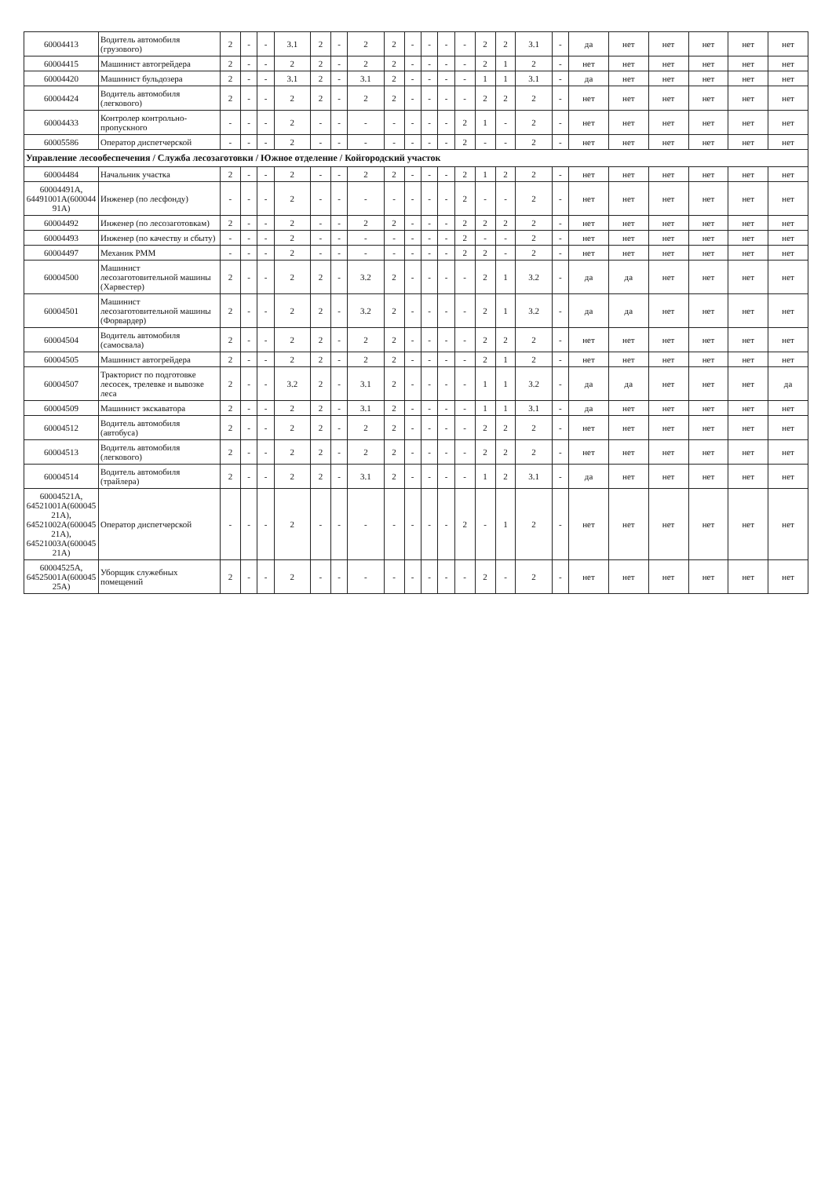| 60004413 | Водитель автомобиля (грузового) | 2 | - | - | 3.1 | 2 | - | 2 | 2 | - | - | - | - | 2 | 2 | 3.1 | - | да | нет | нет | нет | нет | нет |
| 60004415 | Машинист автогрейдера | 2 | - | - | 2 | 2 | - | 2 | 2 | - | - | - | - | 2 | 1 | 2 | - | нет | нет | нет | нет | нет | нет |
| 60004420 | Машинист бульдозера | 2 | - | - | 3.1 | 2 | - | 3.1 | 2 | - | - | - | - | 1 | 1 | 3.1 | - | да | нет | нет | нет | нет | нет |
| 60004424 | Водитель автомобиля (легкового) | 2 | - | - | 2 | 2 | - | 2 | 2 | - | - | - | - | 2 | 2 | 2 | - | нет | нет | нет | нет | нет | нет |
| 60004433 | Контролер контрольно-пропускного | - | - | - | 2 | - | - | - | - | - | - | - | 2 | 1 | - | 2 | - | нет | нет | нет | нет | нет | нет |
| 60005586 | Оператор диспетчерской | - | - | - | 2 | - | - | - | - | - | - | - | 2 | - | - | 2 | - | нет | нет | нет | нет | нет | нет |
| Управление лесообеспечения / Служба лесозаготовки / Южное отделение / Койгородский участок | | | | | | | | | | | | | | | | | | | | | | | |
| 60004484 | Начальник участка | 2 | - | - | 2 | - | - | 2 | 2 | - | - | - | 2 | 1 | 2 | 2 | - | нет | нет | нет | нет | нет | нет |
| 60004491А, 64491001А(600044 91А) | Инженер (по лесфонду) | - | - | - | 2 | - | - | - | - | - | - | - | 2 | - | - | 2 | - | нет | нет | нет | нет | нет | нет |
| 60004492 | Инженер (по лесозаготовкам) | 2 | - | - | 2 | - | - | 2 | 2 | - | - | - | 2 | 2 | 2 | 2 | - | нет | нет | нет | нет | нет | нет |
| 60004493 | Инженер (по качеству и сбыту) | - | - | - | 2 | - | - | - | - | - | - | - | 2 | - | - | 2 | - | нет | нет | нет | нет | нет | нет |
| 60004497 | Механик РММ | - | - | - | 2 | - | - | - | - | - | - | - | 2 | 2 | - | 2 | - | нет | нет | нет | нет | нет | нет |
| 60004500 | Машинист лесозаготовительной машины (Харвестер) | 2 | - | - | 2 | 2 | - | 3.2 | 2 | - | - | - | - | 2 | 1 | 3.2 | - | да | да | нет | нет | нет | нет |
| 60004501 | Машинист лесозаготовительной машины (Форвардер) | 2 | - | - | 2 | 2 | - | 3.2 | 2 | - | - | - | - | 2 | 1 | 3.2 | - | да | да | нет | нет | нет | нет |
| 60004504 | Водитель автомобиля (самосвала) | 2 | - | - | 2 | 2 | - | 2 | 2 | - | - | - | - | 2 | 2 | 2 | - | нет | нет | нет | нет | нет | нет |
| 60004505 | Машинист автогрейдера | 2 | - | - | 2 | 2 | - | 2 | 2 | - | - | - | - | 2 | 1 | 2 | - | нет | нет | нет | нет | нет | нет |
| 60004507 | Тракторист по подготовке лесосек, трелевке и вывозке леса | 2 | - | - | 3.2 | 2 | - | 3.1 | 2 | - | - | - | - | 1 | 1 | 3.2 | - | да | да | нет | нет | нет | да |
| 60004509 | Машинист экскаватора | 2 | - | - | 2 | 2 | - | 3.1 | 2 | - | - | - | - | 1 | 1 | 3.1 | - | да | нет | нет | нет | нет | нет |
| 60004512 | Водитель автомобиля (автобуса) | 2 | - | - | 2 | 2 | - | 2 | 2 | - | - | - | - | 2 | 2 | 2 | - | нет | нет | нет | нет | нет | нет |
| 60004513 | Водитель автомобиля (легкового) | 2 | - | - | 2 | 2 | - | 2 | 2 | - | - | - | - | 2 | 2 | 2 | - | нет | нет | нет | нет | нет | нет |
| 60004514 | Водитель автомобиля (трайлера) | 2 | - | - | 2 | 2 | - | 3.1 | 2 | - | - | - | - | 1 | 2 | 3.1 | - | да | нет | нет | нет | нет | нет |
| 60004521А, 64521001А(600045 21А), 64521002А(600045 21А), 64521003А(600045 21А) | Оператор диспетчерской | - | - | - | 2 | - | - | - | - | - | - | - | 2 | - | 1 | 2 | - | нет | нет | нет | нет | нет | нет |
| 60004525А, 64525001А(600045 25А) | Уборщик служебных помещений | 2 | - | - | 2 | - | - | - | - | - | - | - | - | 2 | - | 2 | - | нет | нет | нет | нет | нет | нет |